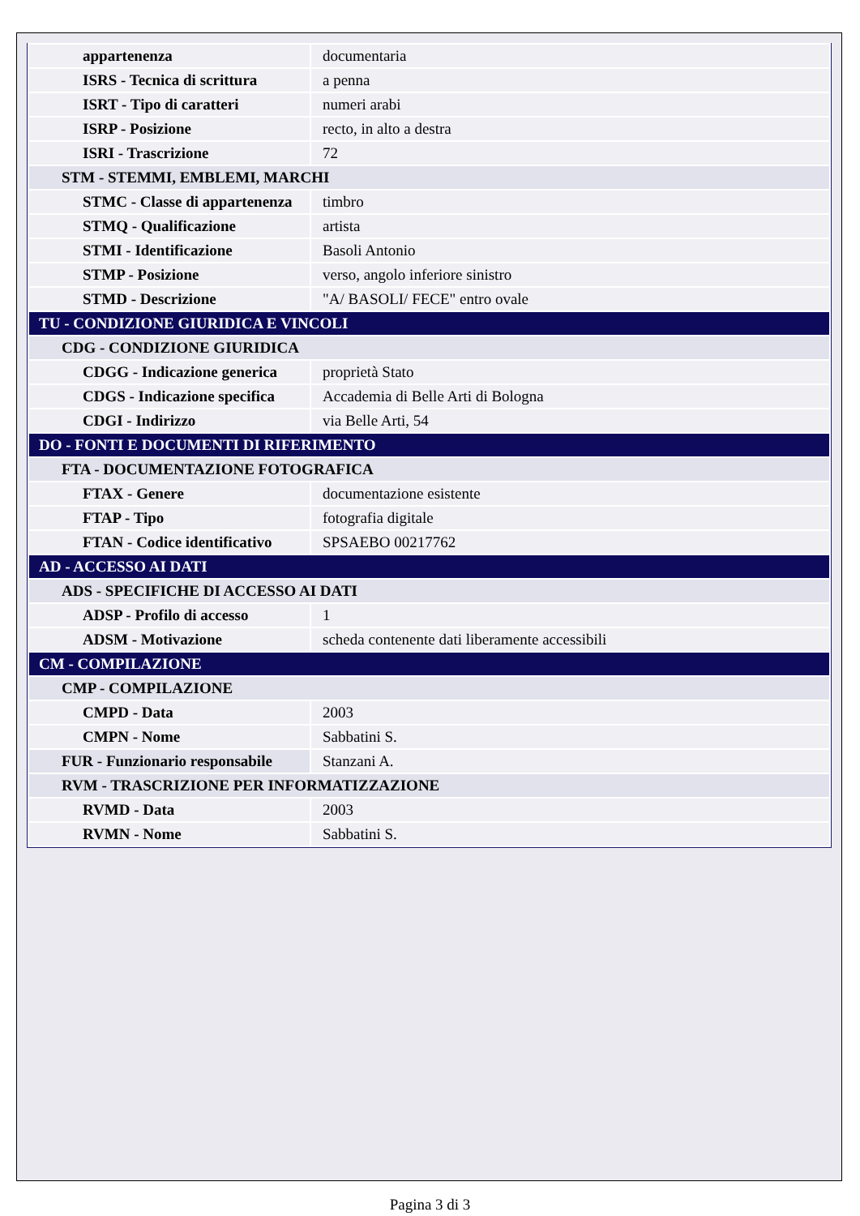| appartenenza | documentaria |
| ISRS - Tecnica di scrittura | a penna |
| ISRT - Tipo di caratteri | numeri arabi |
| ISRP - Posizione | recto, in alto a destra |
| ISRI - Trascrizione | 72 |
| STM - STEMMI, EMBLEMI, MARCHI | |
| STMC - Classe di appartenenza | timbro |
| STMQ - Qualificazione | artista |
| STMI - Identificazione | Basoli Antonio |
| STMP - Posizione | verso, angolo inferiore sinistro |
| STMD - Descrizione | "A/ BASOLI/ FECE" entro ovale |
| TU - CONDIZIONE GIURIDICA E VINCOLI | |
| CDG - CONDIZIONE GIURIDICA | |
| CDGG - Indicazione generica | proprietà Stato |
| CDGS - Indicazione specifica | Accademia di Belle Arti di Bologna |
| CDGI - Indirizzo | via Belle Arti, 54 |
| DO - FONTI E DOCUMENTI DI RIFERIMENTO | |
| FTA - DOCUMENTAZIONE FOTOGRAFICA | |
| FTAX - Genere | documentazione esistente |
| FTAP - Tipo | fotografia digitale |
| FTAN - Codice identificativo | SPSAEBO 00217762 |
| AD - ACCESSO AI DATI | |
| ADS - SPECIFICHE DI ACCESSO AI DATI | |
| ADSP - Profilo di accesso | 1 |
| ADSM - Motivazione | scheda contenente dati liberamente accessibili |
| CM - COMPILAZIONE | |
| CMP - COMPILAZIONE | |
| CMPD - Data | 2003 |
| CMPN - Nome | Sabbatini S. |
| FUR - Funzionario responsabile | Stanzani A. |
| RVM - TRASCRIZIONE PER INFORMATIZZAZIONE | |
| RVMD - Data | 2003 |
| RVMN - Nome | Sabbatini S. |
Pagina 3 di 3